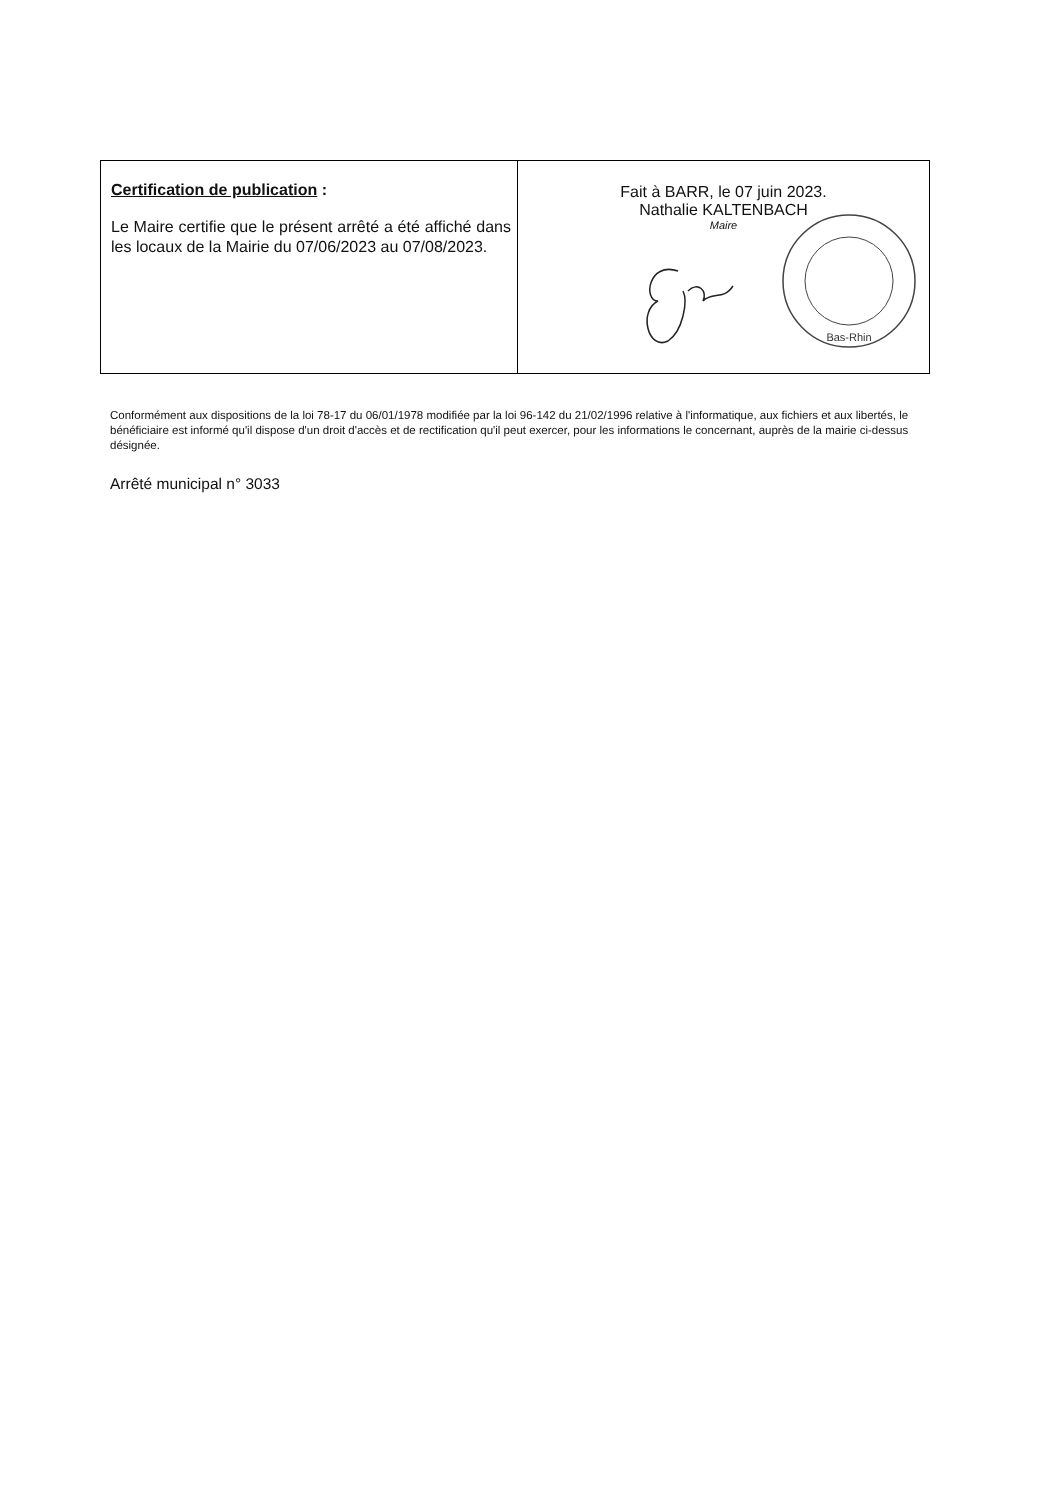| Certification de publication : Le Maire certifie que le présent arrêté a été affiché dans les locaux de la Mairie du 07/06/2023 au 07/08/2023. | Fait à BARR, le 07 juin 2023. Nathalie KALTENBACH Maire Bas-Rhin |
Conformément aux dispositions de la loi 78-17 du 06/01/1978 modifiée par la loi 96-142 du 21/02/1996 relative à l'informatique, aux fichiers et aux libertés, le bénéficiaire est informé qu'il dispose d'un droit d'accès et de rectification qu'il peut exercer, pour les informations le concernant, auprès de la mairie ci-dessus désignée.
Arrêté municipal n° 3033